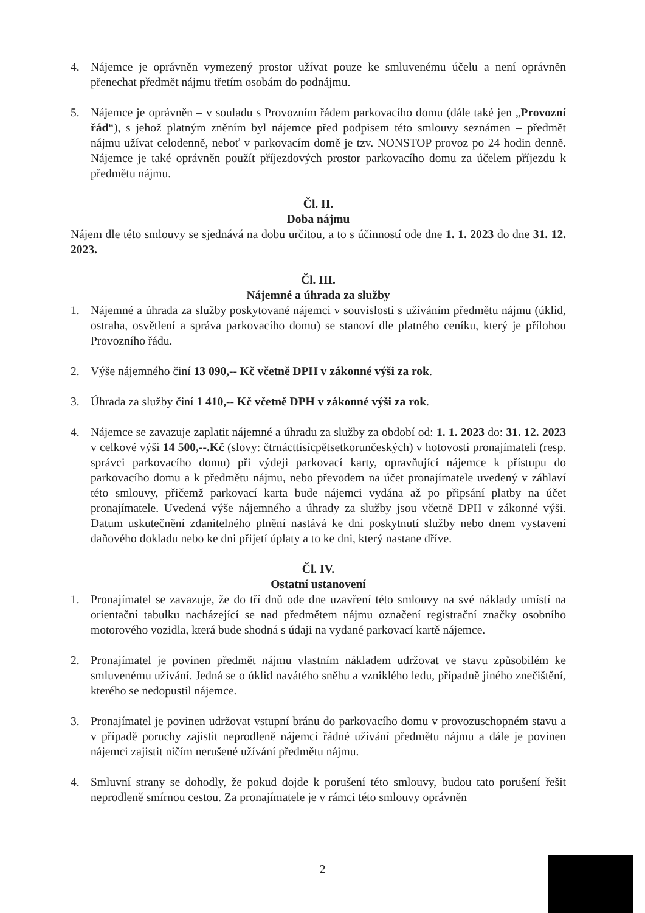4. Nájemce je oprávněn vymezený prostor užívat pouze ke smluvenému účelu a není oprávněn přenechat předmět nájmu třetím osobám do podnájmu.
5. Nájemce je oprávněn – v souladu s Provozním řádem parkovacího domu (dále také jen „Provozní řád“), s jehož platným zněním byl nájemce před podpisem této smlouvy seznámen – předmět nájmu užívat celodenně, neboť v parkovacím domě je tzv. NONSTOP provoz po 24 hodin denně. Nájemce je také oprávněn použít příjezdových prostor parkovacího domu za účelem příjezdu k předmětu nájmu.
Čl. II.
Doba nájmu
Nájem dle této smlouvy se sjednává na dobu určitou, a to s účinností ode dne 1. 1. 2023 do dne 31. 12. 2023.
Čl. III.
Nájemné a úhrada za služby
1. Nájemné a úhrada za služby poskytované nájemci v souvislosti s užíváním předmětu nájmu (úklid, ostraha, osvětlení a správa parkovacího domu) se stanoví dle platného ceníku, který je přílohou Provozního řádu.
2. Výše nájemného činí 13 090,-- Kč včetně DPH v zákonné výši za rok.
3. Úhrada za služby činí 1 410,-- Kč včetně DPH v zákonné výši za rok.
4. Nájemce se zavazuje zaplatit nájemné a úhradu za služby za období od: 1. 1. 2023 do: 31. 12. 2023 v celkové výši 14 500,--.Kč (slovy: čtrnácttisícpětsetkorunčeských) v hotovosti pronajímateli (resp. správci parkovacího domu) při výdeji parkovací karty, opravňující nájemce k přístupu do parkovacího domu a k předmětu nájmu, nebo převodem na účet pronajímatele uvedený v záhlaví této smlouvy, přičemž parkovací karta bude nájemci vydána až po připsání platby na účet pronajímatele. Uvedená výše nájemného a úhrady za služby jsou včetně DPH v zákonné výši. Datum uskutečnění zdanitelného plnění nastává ke dni poskytnutí služby nebo dnem vystavení daňového dokladu nebo ke dni přijetí úplaty a to ke dni, který nastane dříve.
Čl. IV.
Ostatní ustanovení
1. Pronajímatel se zavazuje, že do tří dnů ode dne uzavření této smlouvy na své náklady umístí na orientační tabulku nacházející se nad předmětem nájmu označení registrační značky osobního motorového vozidla, která bude shodná s údaji na vydané parkovací kartě nájemce.
2. Pronajímatel je povinen předmět nájmu vlastním nákladem udržovat ve stavu způsobilém ke smluvenému užívání. Jedná se o úklid navátého sněhu a vzniklého ledu, případně jiného znečištění, kterého se nedopustil nájemce.
3. Pronajímatel je povinen udržovat vstupní bránu do parkovacího domu v provozuschopném stavu a v případě poruchy zajistit neprodleně nájemci řádné užívání předmětu nájmu a dále je povinen nájemci zajistit ničím nerušené užívání předmětu nájmu.
4. Smluvní strany se dohodly, že pokud dojde k porušení této smlouvy, budou tato porušení řešit neprodleně smírnou cestou. Za pronajímatele je v rámci této smlouvy oprávněn
2